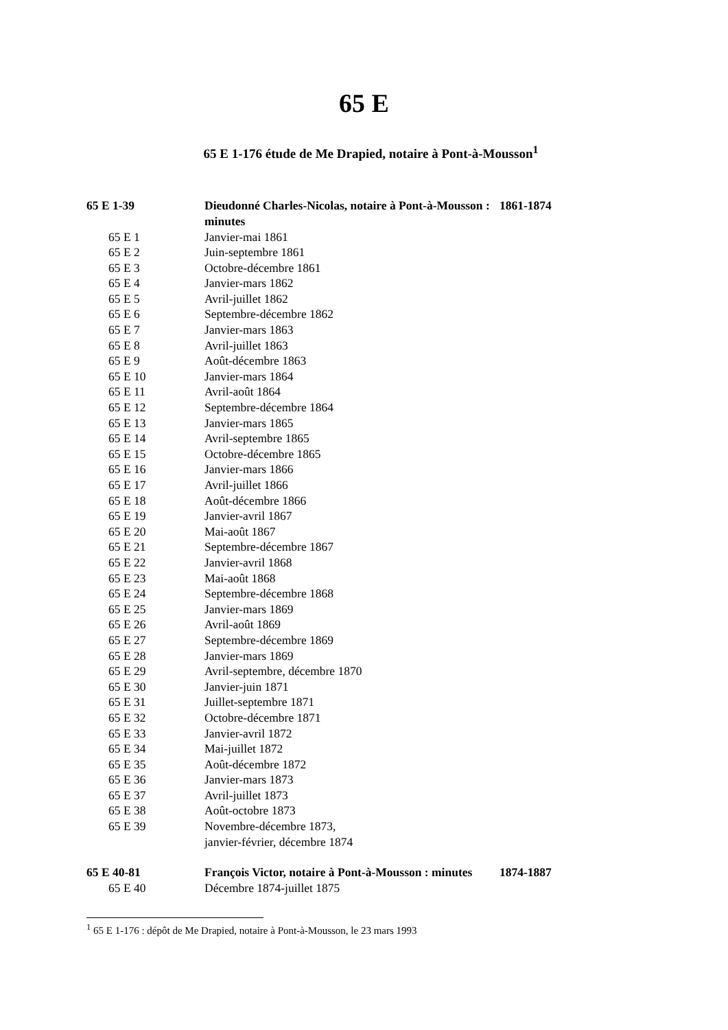65 E
65 E 1-176 étude de Me Drapied, notaire à Pont-à-Mousson<sup>1</sup>
| 65 E 1-39 | Dieudonné Charles-Nicolas, notaire à Pont-à-Mousson : minutes | 1861-1874 |
| 65 E 1 | Janvier-mai 1861 | |
| 65 E 2 | Juin-septembre 1861 | |
| 65 E 3 | Octobre-décembre 1861 | |
| 65 E 4 | Janvier-mars 1862 | |
| 65 E 5 | Avril-juillet 1862 | |
| 65 E 6 | Septembre-décembre 1862 | |
| 65 E 7 | Janvier-mars 1863 | |
| 65 E 8 | Avril-juillet 1863 | |
| 65 E 9 | Août-décembre 1863 | |
| 65 E 10 | Janvier-mars 1864 | |
| 65 E 11 | Avril-août 1864 | |
| 65 E 12 | Septembre-décembre 1864 | |
| 65 E 13 | Janvier-mars 1865 | |
| 65 E 14 | Avril-septembre 1865 | |
| 65 E 15 | Octobre-décembre 1865 | |
| 65 E 16 | Janvier-mars 1866 | |
| 65 E 17 | Avril-juillet 1866 | |
| 65 E 18 | Août-décembre 1866 | |
| 65 E 19 | Janvier-avril 1867 | |
| 65 E 20 | Mai-août 1867 | |
| 65 E 21 | Septembre-décembre 1867 | |
| 65 E 22 | Janvier-avril 1868 | |
| 65 E 23 | Mai-août 1868 | |
| 65 E 24 | Septembre-décembre 1868 | |
| 65 E 25 | Janvier-mars 1869 | |
| 65 E 26 | Avril-août 1869 | |
| 65 E 27 | Septembre-décembre 1869 | |
| 65 E 28 | Janvier-mars 1869 | |
| 65 E 29 | Avril-septembre, décembre 1870 | |
| 65 E 30 | Janvier-juin 1871 | |
| 65 E 31 | Juillet-septembre 1871 | |
| 65 E 32 | Octobre-décembre 1871 | |
| 65 E 33 | Janvier-avril 1872 | |
| 65 E 34 | Mai-juillet 1872 | |
| 65 E 35 | Août-décembre 1872 | |
| 65 E 36 | Janvier-mars 1873 | |
| 65 E 37 | Avril-juillet 1873 | |
| 65 E 38 | Août-octobre 1873 | |
| 65 E 39 | Novembre-décembre 1873, janvier-février, décembre 1874 | |
| 65 E 40-81 | François Victor, notaire à Pont-à-Mousson : minutes | 1874-1887 |
| 65 E 40 | Décembre 1874-juillet 1875 | |
<sup>1</sup> 65 E 1-176 : dépôt de Me Drapied, notaire à Pont-à-Mousson, le 23 mars 1993